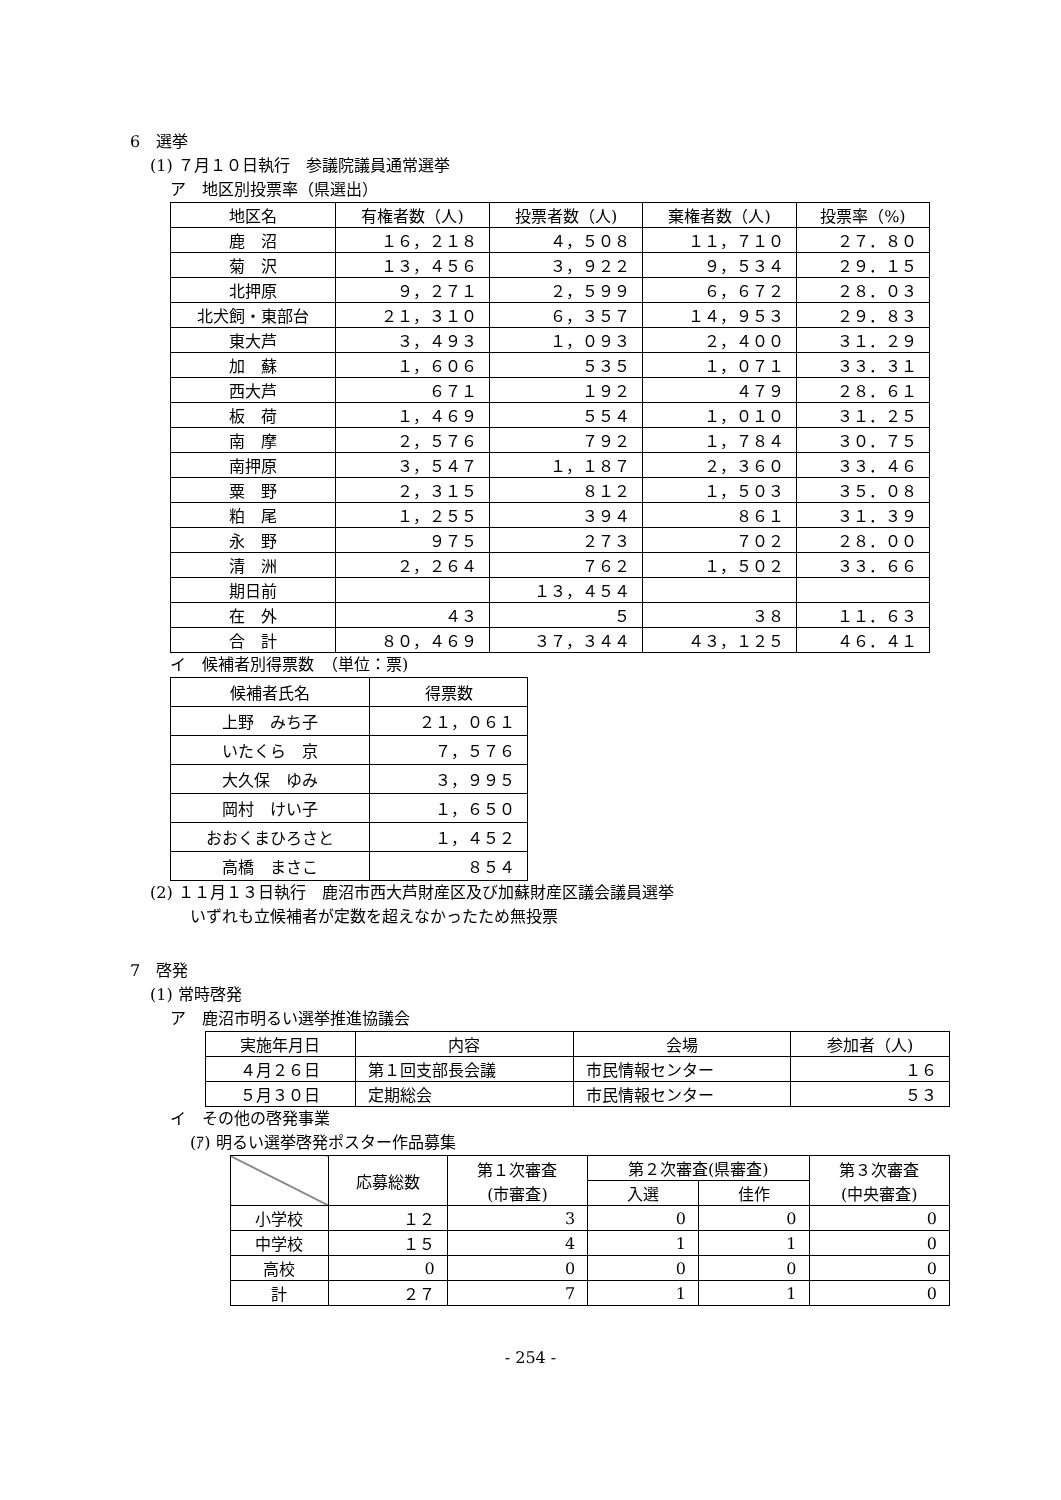6　選挙
(1) ７月１０日執行　参議院議員通常選挙
ア　地区別投票率（県選出）
| 地区名 | 有権者数（人) | 投票者数（人) | 棄権者数（人) | 投票率（%) |
| --- | --- | --- | --- | --- |
| 鹿 沼 | １６，２１８ | ４，５０８ | １１，７１０ | ２７．８０ |
| 菊 沢 | １３，４５６ | ３，９２２ | ９，５３４ | ２９．１５ |
| 北押原 | ９，２７１ | ２，５９９ | ６，６７２ | ２８．０３ |
| 北犬飼・東部台 | ２１，３１０ | ６，３５７ | １４，９５３ | ２９．８３ |
| 東大芦 | ３，４９３ | １，０９３ | ２，４００ | ３１．２９ |
| 加 蘇 | １，６０６ | ５３５ | １，０７１ | ３３．３１ |
| 西大芦 | ６７１ | １９２ | ４７９ | ２８．６１ |
| 板 荷 | １，４６９ | ５５４ | １，０１０ | ３１．２５ |
| 南 摩 | ２，５７６ | ７９２ | １，７８４ | ３０．７５ |
| 南押原 | ３，５４７ | １，１８７ | ２，３６０ | ３３．４６ |
| 粟 野 | ２，３１５ | ８１２ | １，５０３ | ３５．０８ |
| 粕 尾 | １，２５５ | ３９４ | ８６１ | ３１．３９ |
| 永 野 | ９７５ | ２７３ | ７０２ | ２８．００ |
| 清 洲 | ２，２６４ | ７６２ | １，５０２ | ３３．６６ |
| 期日前 | | １３，４５４ | | |
| 在 外 | ４３ | ５ | ３８ | １１．６３ |
| 合 計 | ８０，４６９ | ３７，３４４ | ４３，１２５ | ４６．４１ |
イ　候補者別得票数　（単位：票)
| 候補者氏名 | 得票数 |
| --- | --- |
| 上野 みち子 | ２１，０６１ |
| いたくら 京 | ７，５７６ |
| 大久保 ゆみ | ３，９９５ |
| 岡村 けい子 | １，６５０ |
| おおくまひろさと | １，４５２ |
| 高橋 まさこ | ８５４ |
(2) １１月１３日執行　鹿沼市西大芦財産区及び加蘇財産区議会議員選挙
いずれも立候補者が定数を超えなかったため無投票
7　啓発
(1) 常時啓発
ア　鹿沼市明るい選挙推進協議会
| 実施年月日 | 内容 | 会場 | 参加者（人) |
| --- | --- | --- | --- |
| ４月２６日 | 第１回支部長会議 | 市民情報センター | １６ |
| ５月３０日 | 定期総会 | 市民情報センター | ５３ |
イ　その他の啓発事業
(ｱ) 明るい選挙啓発ポスター作品募集
| | 応募総数 | 第１次審査 (市審査) | 第２次審査(県審査) | | 第３次審査 (中央審査) |
| --- | --- | --- | --- | --- | --- |
| | | | 入選 | 佳作 | |
| 小学校 | １２ | 3 | 0 | 0 | 0 |
| 中学校 | １５ | 4 | 1 | 1 | 0 |
| 高校 | 0 | 0 | 0 | 0 | 0 |
| 計 | ２７ | 7 | 1 | 1 | 0 |
- 254 -